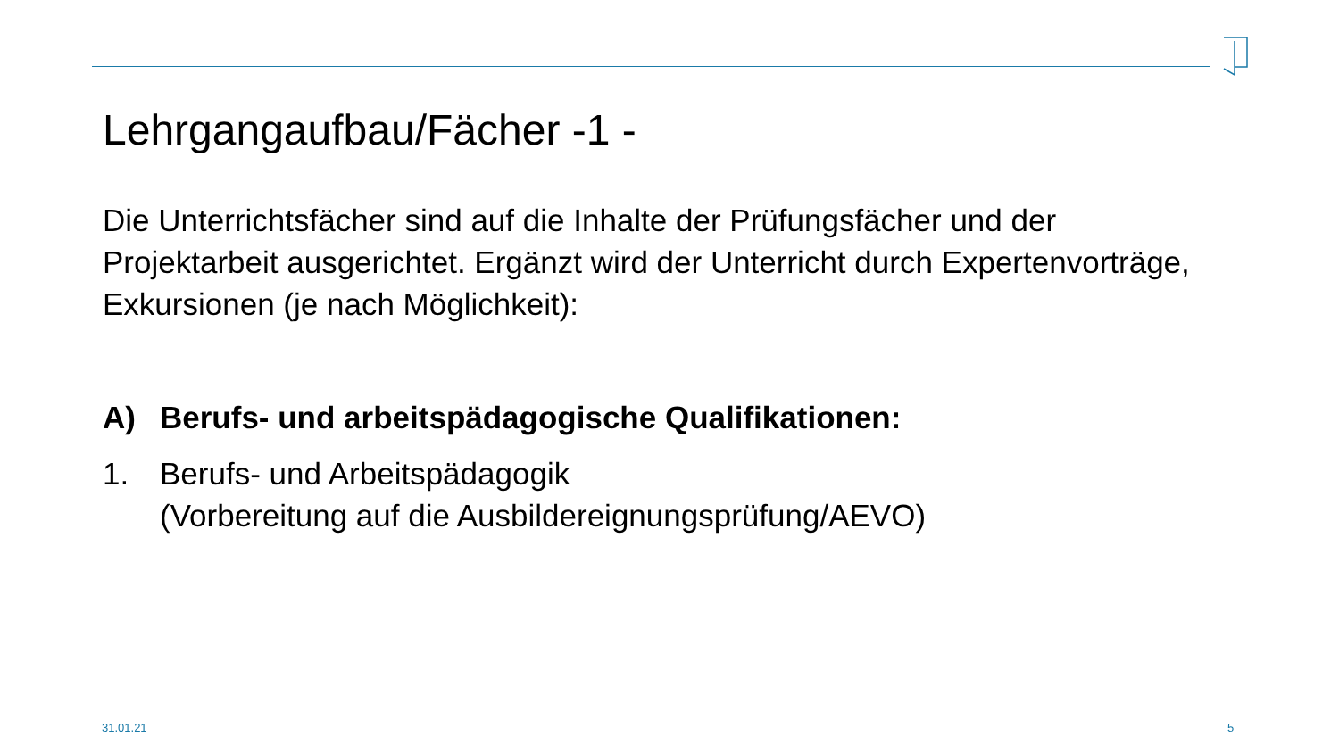Lehrgangaufbau/Fächer -1 -
Die Unterrichtsfächer sind auf die Inhalte der Prüfungsfächer und der Projektarbeit ausgerichtet. Ergänzt wird der Unterricht durch Expertenvorträge, Exkursionen (je nach Möglichkeit):
A) Berufs- und arbeitspädagogische Qualifikationen:
1. Berufs- und Arbeitspädagogik
(Vorbereitung auf die Ausbildereignungsprüfung/AEVO)
31.01.21 5